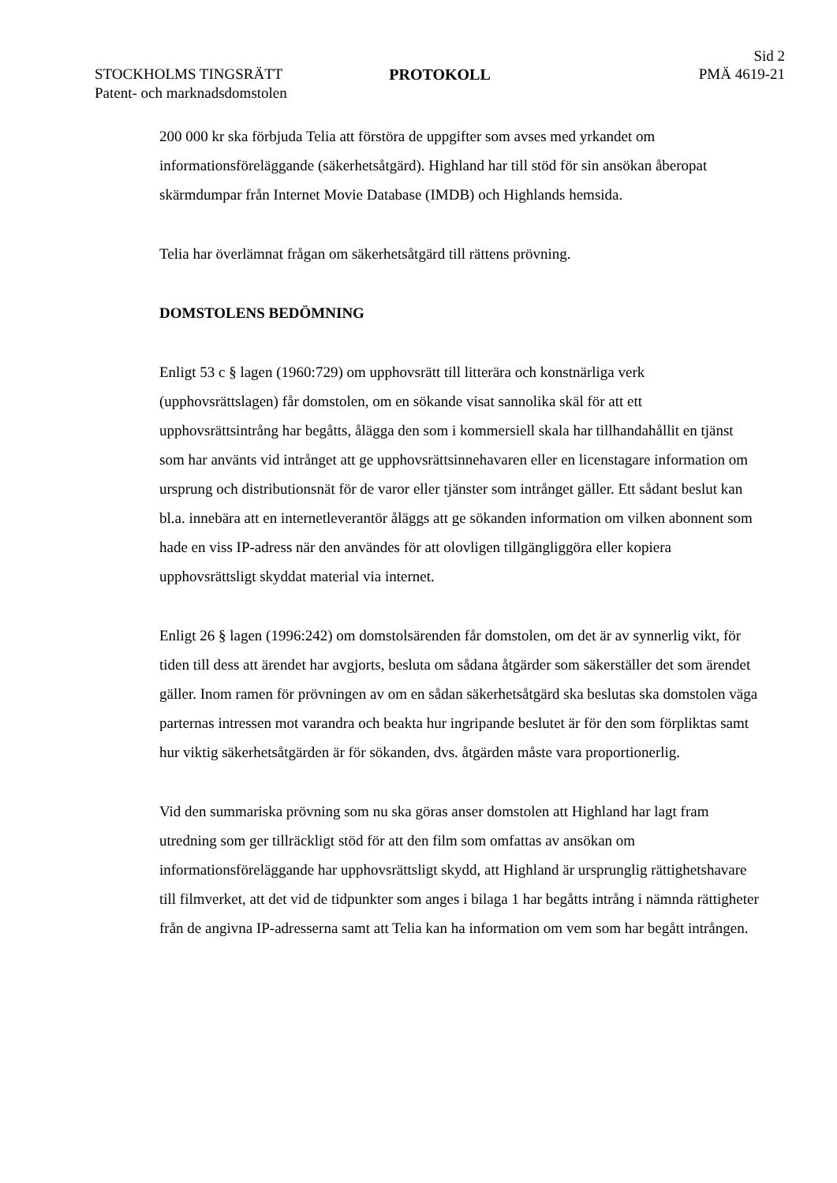Sid 2
STOCKHOLMS TINGSRÄTT
Patent- och marknadsdomstolen
PROTOKOLL PMÄ 4619-21
200 000 kr ska förbjuda Telia att förstöra de uppgifter som avses med yrkandet om informationsföreläggande (säkerhetsåtgärd). Highland har till stöd för sin ansökan åberopat skärmdumpar från Internet Movie Database (IMDB) och Highlands hemsida.
Telia har överlämnat frågan om säkerhetsåtgärd till rättens prövning.
DOMSTOLENS BEDÖMNING
Enligt 53 c § lagen (1960:729) om upphovsrätt till litterära och konstnärliga verk (upphovsrättslagen) får domstolen, om en sökande visat sannolika skäl för att ett upphovsrättsintrång har begåtts, ålägga den som i kommersiell skala har tillhandahållit en tjänst som har använts vid intrånget att ge upphovsrättsinnehavaren eller en licenstagare information om ursprung och distributionsnät för de varor eller tjänster som intrånget gäller. Ett sådant beslut kan bl.a. innebära att en internetleverantör åläggs att ge sökanden information om vilken abonnent som hade en viss IP-adress när den användes för att olovligen tillgängliggöra eller kopiera upphovsrättsligt skyddat material via internet.
Enligt 26 § lagen (1996:242) om domstolsärenden får domstolen, om det är av synnerlig vikt, för tiden till dess att ärendet har avgjorts, besluta om sådana åtgärder som säkerställer det som ärendet gäller. Inom ramen för prövningen av om en sådan säkerhetsåtgärd ska beslutas ska domstolen väga parternas intressen mot varandra och beakta hur ingripande beslutet är för den som förpliktas samt hur viktig säkerhetsåtgärden är för sökanden, dvs. åtgärden måste vara proportionerlig.
Vid den summariska prövning som nu ska göras anser domstolen att Highland har lagt fram utredning som ger tillräckligt stöd för att den film som omfattas av ansökan om informationsföreläggande har upphovsrättsligt skydd, att Highland är ursprunglig rättighetshavare till filmverket, att det vid de tidpunkter som anges i bilaga 1 har begåtts intrång i nämnda rättigheter från de angivna IP-adresserna samt att Telia kan ha information om vem som har begått intrången.